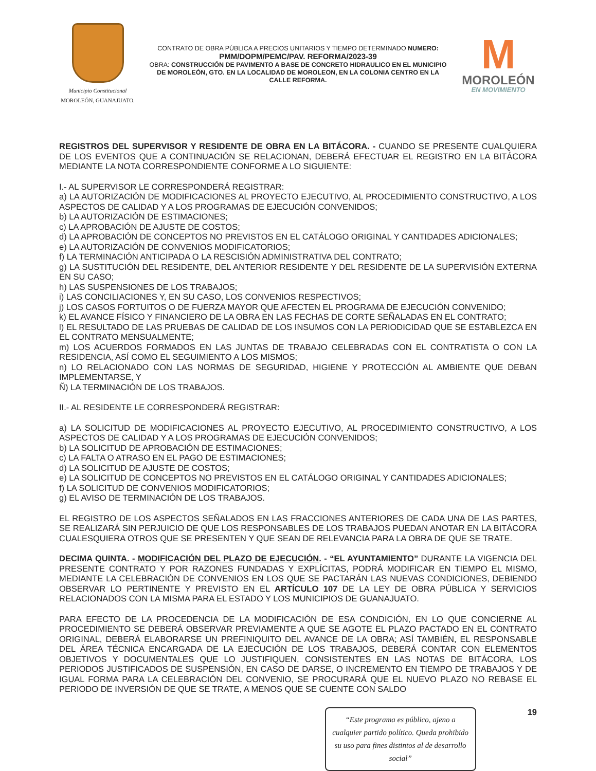Municipio Constitucional
MOROLEÓN, GUANAJUATO.
CONTRATO DE OBRA PÚBLICA A PRECIOS UNITARIOS Y TIEMPO DETERMINADO NUMERO:
PMM/DOPM/PEMC/PAV. REFORMA/2023-39
OBRA: CONSTRUCCIÓN DE PAVIMENTO A BASE DE CONCRETO HIDRAULICO EN EL MUNICIPIO DE MOROLEÓN, GTO. EN LA LOCALIDAD DE MOROLEON, EN LA COLONIA CENTRO EN LA CALLE REFORMA.
M
MOROLEÓN
EN MOVIMIENTO
REGISTROS DEL SUPERVISOR Y RESIDENTE DE OBRA EN LA BITÁCORA. - CUANDO SE PRESENTE CUALQUIERA DE LOS EVENTOS QUE A CONTINUACIÓN SE RELACIONAN, DEBERÁ EFECTUAR EL REGISTRO EN LA BITÁCORA MEDIANTE LA NOTA CORRESPONDIENTE CONFORME A LO SIGUIENTE:
I.- AL SUPERVISOR LE CORRESPONDERÁ REGISTRAR:
a) LA AUTORIZACIÓN DE MODIFICACIONES AL PROYECTO EJECUTIVO, AL PROCEDIMIENTO CONSTRUCTIVO, A LOS ASPECTOS DE CALIDAD Y A LOS PROGRAMAS DE EJECUCIÓN CONVENIDOS;
b) LA AUTORIZACIÓN DE ESTIMACIONES;
c) LA APROBACIÓN DE AJUSTE DE COSTOS;
d) LA APROBACIÓN DE CONCEPTOS NO PREVISTOS EN EL CATÁLOGO ORIGINAL Y CANTIDADES ADICIONALES;
e) LA AUTORIZACIÓN DE CONVENIOS MODIFICATORIOS;
f) LA TERMINACIÓN ANTICIPADA O LA RESCISIÓN ADMINISTRATIVA DEL CONTRATO;
g) LA SUSTITUCIÓN DEL RESIDENTE, DEL ANTERIOR RESIDENTE Y DEL RESIDENTE DE LA SUPERVISIÓN EXTERNA EN SU CASO;
h) LAS SUSPENSIONES DE LOS TRABAJOS;
i) LAS CONCILIACIONES Y, EN SU CASO, LOS CONVENIOS RESPECTIVOS;
j) LOS CASOS FORTUITOS O DE FUERZA MAYOR QUE AFECTEN EL PROGRAMA DE EJECUCIÓN CONVENIDO;
k) EL AVANCE FÍSICO Y FINANCIERO DE LA OBRA EN LAS FECHAS DE CORTE SEÑALADAS EN EL CONTRATO;
l) EL RESULTADO DE LAS PRUEBAS DE CALIDAD DE LOS INSUMOS CON LA PERIODICIDAD QUE SE ESTABLEZCA EN EL CONTRATO MENSUALMENTE;
m) LOS ACUERDOS FORMADOS EN LAS JUNTAS DE TRABAJO CELEBRADAS CON EL CONTRATISTA O CON LA RESIDENCIA, ASÍ COMO EL SEGUIMIENTO A LOS MISMOS;
n) LO RELACIONADO CON LAS NORMAS DE SEGURIDAD, HIGIENE Y PROTECCIÓN AL AMBIENTE QUE DEBAN IMPLEMENTARSE, Y
Ñ) LA TERMINACIÓN DE LOS TRABAJOS.
II.- AL RESIDENTE LE CORRESPONDERÁ REGISTRAR:
a) LA SOLICITUD DE MODIFICACIONES AL PROYECTO EJECUTIVO, AL PROCEDIMIENTO CONSTRUCTIVO, A LOS ASPECTOS DE CALIDAD Y A LOS PROGRAMAS DE EJECUCIÓN CONVENIDOS;
b) LA SOLICITUD DE APROBACIÓN DE ESTIMACIONES;
c) LA FALTA O ATRASO EN EL PAGO DE ESTIMACIONES;
d) LA SOLICITUD DE AJUSTE DE COSTOS;
e) LA SOLICITUD DE CONCEPTOS NO PREVISTOS EN EL CATÁLOGO ORIGINAL Y CANTIDADES ADICIONALES;
f) LA SOLICITUD DE CONVENIOS MODIFICATORIOS;
g) EL AVISO DE TERMINACIÓN DE LOS TRABAJOS.
EL REGISTRO DE LOS ASPECTOS SEÑALADOS EN LAS FRACCIONES ANTERIORES DE CADA UNA DE LAS PARTES, SE REALIZARÁ SIN PERJUICIO DE QUE LOS RESPONSABLES DE LOS TRABAJOS PUEDAN ANOTAR EN LA BITÁCORA CUALESQUIERA OTROS QUE SE PRESENTEN Y QUE SEAN DE RELEVANCIA PARA LA OBRA DE QUE SE TRATE.
DECIMA QUINTA. - MODIFICACIÓN DEL PLAZO DE EJECUCIÓN. - “EL AYUNTAMIENTO” DURANTE LA VIGENCIA DEL PRESENTE CONTRATO Y POR RAZONES FUNDADAS Y EXPLÍCITAS, PODRÁ MODIFICAR EN TIEMPO EL MISMO, MEDIANTE LA CELEBRACIÓN DE CONVENIOS EN LOS QUE SE PACTARÁN LAS NUEVAS CONDICIONES, DEBIENDO OBSERVAR LO PERTINENTE Y PREVISTO EN EL ARTÍCULO 107 DE LA LEY DE OBRA PÚBLICA Y SERVICIOS RELACIONADOS CON LA MISMA PARA EL ESTADO Y LOS MUNICIPIOS DE GUANAJUATO.
PARA EFECTO DE LA PROCEDENCIA DE LA MODIFICACIÓN DE ESA CONDICIÓN, EN LO QUE CONCIERNE AL PROCEDIMIENTO SE DEBERÁ OBSERVAR PREVIAMENTE A QUE SE AGOTE EL PLAZO PACTADO EN EL CONTRATO ORIGINAL, DEBERÁ ELABORARSE UN PREFINIQUITO DEL AVANCE DE LA OBRA; ASÍ TAMBIÉN, EL RESPONSABLE DEL ÁREA TÉCNICA ENCARGADA DE LA EJECUCIÓN DE LOS TRABAJOS, DEBERÁ CONTAR CON ELEMENTOS OBJETIVOS Y DOCUMENTALES QUE LO JUSTIFIQUEN, CONSISTENTES EN LAS NOTAS DE BITÁCORA, LOS PERIODOS JUSTIFICADOS DE SUSPENSIÓN, EN CASO DE DARSE, O INCREMENTO EN TIEMPO DE TRABAJOS Y DE IGUAL FORMA PARA LA CELEBRACIÓN DEL CONVENIO, SE PROCURARÁ QUE EL NUEVO PLAZO NO REBASE EL PERIODO DE INVERSIÓN DE QUE SE TRATE, A MENOS QUE SE CUENTE CON SALDO
“Este programa es público, ajeno a cualquier partido político. Queda prohibido su uso para fines distintos al de desarrollo social”
19